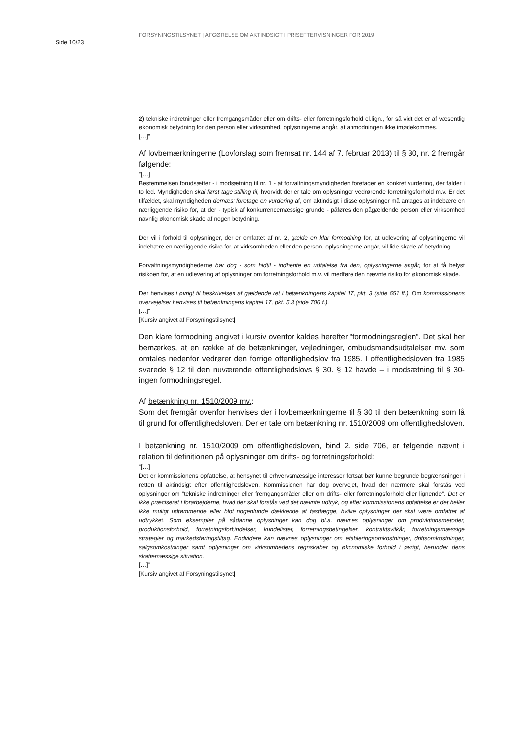FORSYNINGSTILSYNET | AFGØRELSE OM AKTINDSIGT I PRISEFTERVISNINGER FOR 2019
Side 10/23
2) tekniske indretninger eller fremgangsmåder eller om drifts- eller forretningsforhold el.lign., for så vidt det er af væsentlig økonomisk betydning for den person eller virksomhed, oplysningerne angår, at anmodningen ikke imødekommes.
[…]”
Af lovbemærkningerne (Lovforslag som fremsat nr. 144 af 7. februar 2013) til § 30, nr. 2 fremgår følgende:
”[…]
Bestemmelsen forudsætter - i modsætning til nr. 1 - at forvaltningsmyndigheden foretager en konkret vurdering, der falder i to led. Myndigheden skal først tage stilling til, hvorvidt der er tale om oplysninger vedrørende forretningsforhold m.v. Er det tilfældet, skal myndigheden dernæst foretage en vurdering af, om aktindsigt i disse oplysninger må antages at indebære en nærliggende risiko for, at der - typisk af konkurrencemæssige grunde - påføres den pågældende person eller virksomhed navnlig økonomisk skade af nogen betydning.
Der vil i forhold til oplysninger, der er omfattet af nr. 2, gælde en klar formodning for, at udlevering af oplysningerne vil indebære en nærliggende risiko for, at virksomheden eller den person, oplysningerne angår, vil lide skade af betydning.
Forvaltningsmyndighederne bør dog - som hidtil - indhente en udtalelse fra den, oplysningerne angår, for at få belyst risikoen for, at en udlevering af oplysninger om forretningsforhold m.v. vil medføre den nævnte risiko for økonomisk skade.
Der henvises i øvrigt til beskrivelsen af gældende ret i betænkningens kapitel 17, pkt. 3 (side 651 ff.). Om kommissionens overvejelser henvises til betænkningens kapitel 17, pkt. 5.3 (side 706 f.).
[…]”
[Kursiv angivet af Forsyningstilsynet]
Den klare formodning angivet i kursiv ovenfor kaldes herefter ”formodningsreglen”. Det skal her bemærkes, at en række af de betænkninger, vejledninger, ombudsmandsudtalelser mv. som omtales nedenfor vedrører den forrige offentlighedslov fra 1985. I offentlighedsloven fra 1985 svarede § 12 til den nuværende offentlighedslovs § 30. § 12 havde – i modsætning til § 30- ingen formodningsregel.
Af betænkning nr. 1510/2009 mv.:
Som det fremgår ovenfor henvises der i lovbemærkningerne til § 30 til den betænkning som lå til grund for offentlighedsloven. Der er tale om betænkning nr. 1510/2009 om offentlighedsloven.
I betænkning nr. 1510/2009 om offentlighedsloven, bind 2, side 706, er følgende nævnt i relation til definitionen på oplysninger om drifts- og forretningsforhold:
”[…]
Det er kommissionens opfattelse, at hensynet til erhvervsmæssige interesser fortsat bør kunne begrunde begrænsninger i retten til aktindsigt efter offentlighedsloven. Kommissionen har dog overvejet, hvad der nærmere skal forstås ved oplysninger om ”tekniske indretninger eller fremgangsmåder eller om drifts- eller forretningsforhold eller lignende”. Det er ikke præciseret i forarbejderne, hvad der skal forstås ved det nævnte udtryk, og efter kommissionens opfattelse er det heller ikke muligt udtømmende eller blot nogenlunde dækkende at fastlægge, hvilke oplysninger der skal være omfattet af udtrykket. Som eksempler på sådanne oplysninger kan dog bl.a. nævnes oplysninger om produktionsmetoder, produktionsforhold, forretningsforbindelser, kundelister, forretningsbetingelser, kontraktsvilkår, forretningsmæssige strategier og markedsføringstiltag. Endvidere kan nævnes oplysninger om etableringsomkostninger, driftsomkostninger, salgsomkostninger samt oplysninger om virksomhedens regnskaber og økonomiske forhold i øvrigt, herunder dens skattemæssige situation.
[…]”
[Kursiv angivet af Forsyningstilsynet]